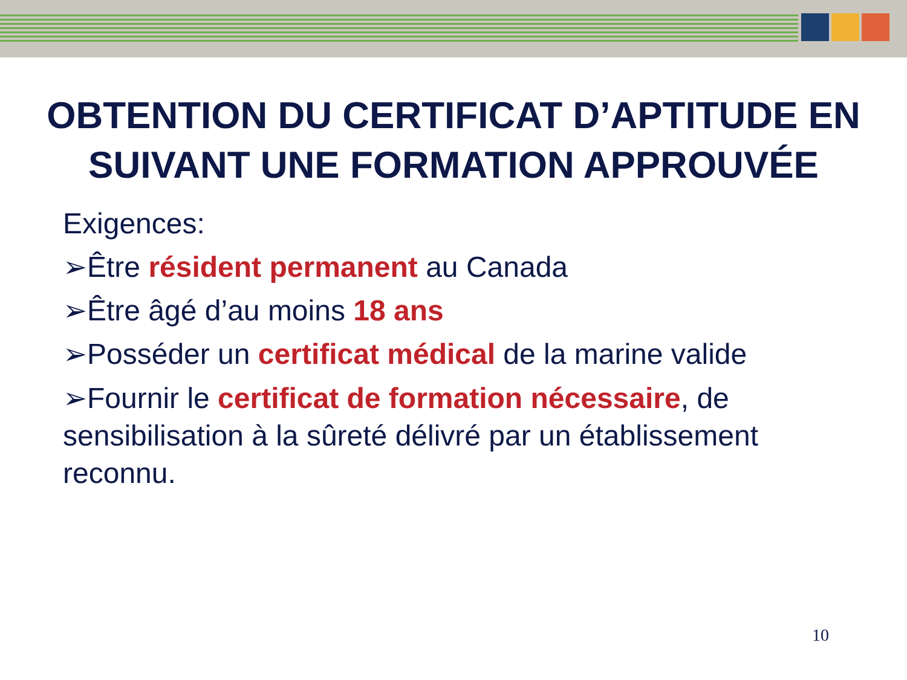OBTENTION DU CERTIFICAT D’APTITUDE EN SUIVANT UNE FORMATION APPROUVÉE
Exigences:
➢Être résident permanent au Canada
➢Être âgé d’au moins 18 ans
➢Posséder un certificat médical de la marine valide
➢Fournir le certificat de formation nécessaire, de sensibilisation à la sûreté délivré par un établissement reconnu.
10